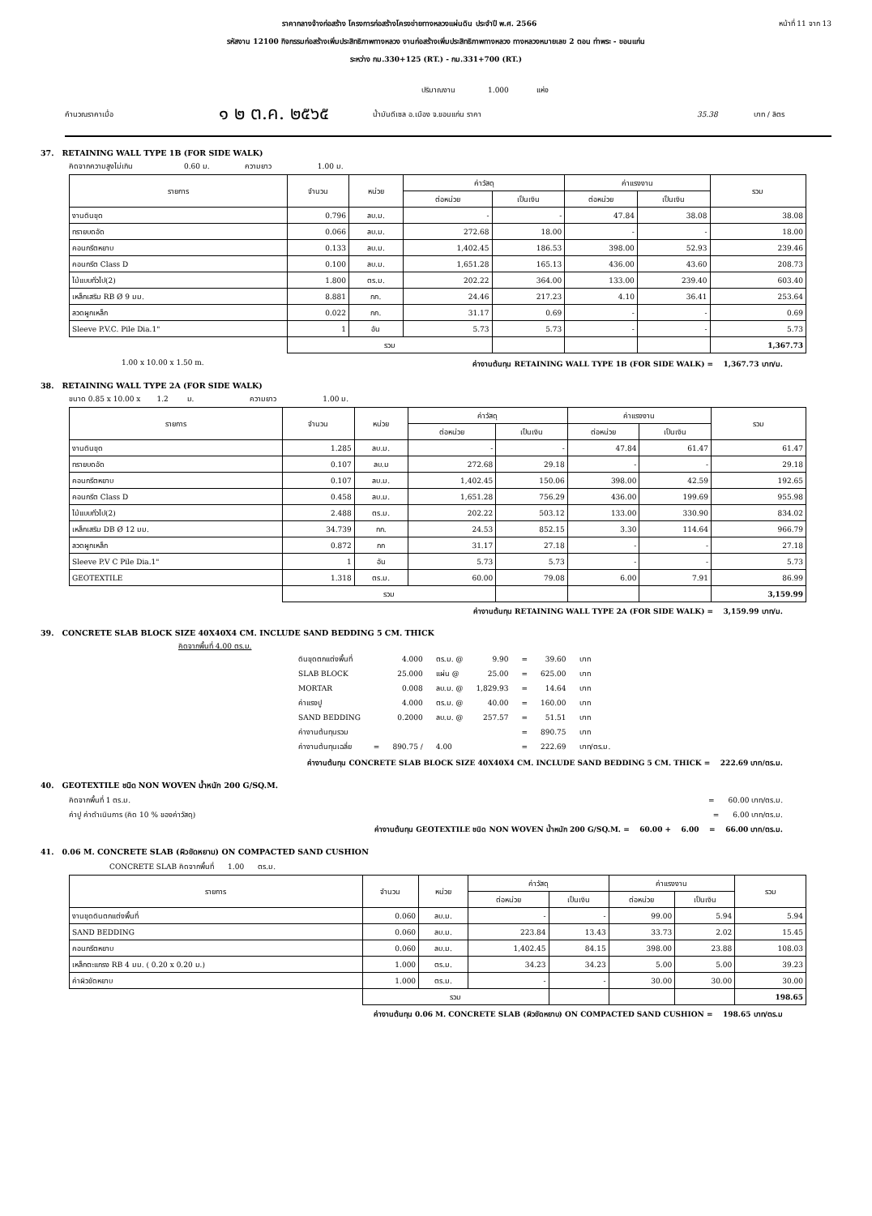ราคากลางจ้างก่อสร้าง โครงการก่อสร้างโครงข่ายทางหลวงแผ่นดิน ประจำปี พ.ศ. 2566 หน้าที่ 11 จาก 13
รหัสงาน 12100 กิจกรรมก่อสร้างเพิ่มประสิทธิภาพทางหลวง งานก่อสร้างเพิ่มประสิทธิภาพทางหลวง ทางหลวงหมายเลข 2 ตอน ท่าพระ - ขอนแก่น
ระหว่าง กม.330+125 (RT.) - กม.331+700 (RT.)
ปริมาณงาน 1.000 แห่ง
คำนวณราคาเมื่อ ๑ ๒ ต.ค. ๒๕๖๕ น้ำมันดีเซล อ.เมือง จ.ขอนแก่น ราคา 35.38 บาท / ลิตร
37. RETAINING WALL TYPE 1B (FOR SIDE WALK)
คิดจากความสูงไม่เกิน 0.60 ม. ความยาว 1.00 ม.
| รายการ | จำนวน | หน่วย | ค่าวัสดุ | | ค่าแรงงาน | | รวม |
| --- | --- | --- | --- | --- | --- | --- | --- |
| | | | ต่อหน่วย | เป็นเงิน | ต่อหน่วย | เป็นเงิน | |
| งานดินขุด | 0.796 | ลบ.ม. | - | - | 47.84 | 38.08 | 38.08 |
| ทรายบดอัด | 0.066 | ลบ.ม. | 272.68 | 18.00 | - | - | 18.00 |
| คอนกรีตหยาบ | 0.133 | ลบ.ม. | 1,402.45 | 186.53 | 398.00 | 52.93 | 239.46 |
| คอนกรีต Class D | 0.100 | ลบ.ม. | 1,651.28 | 165.13 | 436.00 | 43.60 | 208.73 |
| ไม้แบบทั่วไป(2) | 1.800 | ตร.ม. | 202.22 | 364.00 | 133.00 | 239.40 | 603.40 |
| เหล็กเสริม RB Ø 9 มม. | 8.881 | กก. | 24.46 | 217.23 | 4.10 | 36.41 | 253.64 |
| ลวดผูกเหล็ก | 0.022 | กก. | 31.17 | 0.69 | - | - | 0.69 |
| Sleeve P.V.C. Pile Dia.1" | 1 | อัน | 5.73 | 5.73 | - | - | 5.73 |
| | รวม | | | | | | 1,367.73 |
1.00 x 10.00 x 1.50 m. ค่างานต้นทุน RETAINING WALL TYPE 1B (FOR SIDE WALK) = 1,367.73 บาท/ม.
38. RETAINING WALL TYPE 2A (FOR SIDE WALK)
ขนาด 0.85 x 10.00 x 1.2 ม. ความยาว 1.00 ม.
| รายการ | จำนวน | หน่วย | ค่าวัสดุ | | ค่าแรงงาน | | รวม |
| --- | --- | --- | --- | --- | --- | --- | --- |
| | | | ต่อหน่วย | เป็นเงิน | ต่อหน่วย | เป็นเงิน | |
| งานดินขุด | 1.285 | ลบ.ม. | - | - | 47.84 | 61.47 | 61.47 |
| ทรายบดอัด | 0.107 | ลบ.ม | 272.68 | 29.18 | - | - | 29.18 |
| คอนกรีตหยาบ | 0.107 | ลบ.ม. | 1,402.45 | 150.06 | 398.00 | 42.59 | 192.65 |
| คอนกรีต Class D | 0.458 | ลบ.ม. | 1,651.28 | 756.29 | 436.00 | 199.69 | 955.98 |
| ไม้แบบทั่วไป(2) | 2.488 | ตร.ม. | 202.22 | 503.12 | 133.00 | 330.90 | 834.02 |
| เหล็กเสริม DB Ø 12 มม. | 34.739 | กก. | 24.53 | 852.15 | 3.30 | 114.64 | 966.79 |
| ลวดผูกเหล็ก | 0.872 | กก | 31.17 | 27.18 | - | - | 27.18 |
| Sleeve P.V C Pile Dia.1" | 1 | อัน | 5.73 | 5.73 | - | - | 5.73 |
| GEOTEXTILE | 1.318 | ตร.ม. | 60.00 | 79.08 | 6.00 | 7.91 | 86.99 |
| | รวม | | | | | | 3,159.99 |
ค่างานต้นทุน RETAINING WALL TYPE 2A (FOR SIDE WALK) = 3,159.99 บาท/ม.
39. CONCRETE SLAB BLOCK SIZE 40X40X4 CM. INCLUDE SAND BEDDING 5 CM. THICK
คิดจากพื้นที่ 4.00 ตร.ม.
| ดินขุดตกแต่งพื้นที่ | | 4.000 | ตร.ม. @ | 9.90 | = | 39.60 | บาท |
| SLAB BLOCK | | 25.000 | แผ่น @ | 25.00 | = | 625.00 | บาท |
| MORTAR | | 0.008 | ลบ.ม. @ | 1,829.93 | = | 14.64 | บาท |
| ค่าแรงปู | | 4.000 | ตร.ม. @ | 40.00 | = | 160.00 | บาท |
| SAND BEDDING | | 0.2000 | ลบ.ม. @ | 257.57 | = | 51.51 | บาท |
| ค่างานต้นทุนรวม | | | | | = | 890.75 | บาท |
| ค่างานต้นทุนเฉลี่ย | = | 890.75 / | 4.00 | | = | 222.69 | บาท/ตร.ม. |
ค่างานต้นทุน CONCRETE SLAB BLOCK SIZE 40X40X4 CM. INCLUDE SAND BEDDING 5 CM. THICK = 222.69 บาท/ตร.ม.
40. GEOTEXTILE ชนิด NON WOVEN น้ำหนัก 200 G/SQ.M.
คิดจากพื้นที่ 1 ตร.ม. = 60.00 บาท/ตร.ม.
ค่าปู ค่าดำเนินการ (คิด 10 % ของค่าวัสดุ) = 6.00 บาท/ตร.ม.
ค่างานต้นทุน GEOTEXTILE ชนิด NON WOVEN น้ำหนัก 200 G/SQ.M. = 60.00 + 6.00 = 66.00 บาท/ตร.ม.
41. 0.06 M. CONCRETE SLAB (ผิวขัดหยาบ) ON COMPACTED SAND CUSHION
CONCRETE SLAB คิดจากพื้นที่ 1.00 ตร.ม.
| รายการ | จำนวน | หน่วย | ค่าวัสดุ | | ค่าแรงงาน | | รวม |
| --- | --- | --- | --- | --- | --- | --- | --- |
| | | | ต่อหน่วย | เป็นเงิน | ต่อหน่วย | เป็นเงิน | |
| งานขุดดินตกแต่งพื้นที่ | 0.060 | ลบ.ม. | - | - | 99.00 | 5.94 | 5.94 |
| SAND BEDDING | 0.060 | ลบ.ม. | 223.84 | 13.43 | 33.73 | 2.02 | 15.45 |
| คอนกรีตหยาบ | 0.060 | ลบ.ม. | 1,402.45 | 84.15 | 398.00 | 23.88 | 108.03 |
| เหล็กตะแกรง RB 4 มม. ( 0.20 x 0.20 ม.) | 1.000 | ตร.ม. | 34.23 | 34.23 | 5.00 | 5.00 | 39.23 |
| ค่าผิวขัดหยาบ | 1.000 | ตร.ม. | - | - | 30.00 | 30.00 | 30.00 |
| | รวม | | | | | | 198.65 |
ค่างานต้นทุน 0.06 M. CONCRETE SLAB (ผิวขัดหยาบ) ON COMPACTED SAND CUSHION = 198.65 บาท/ตร.ม